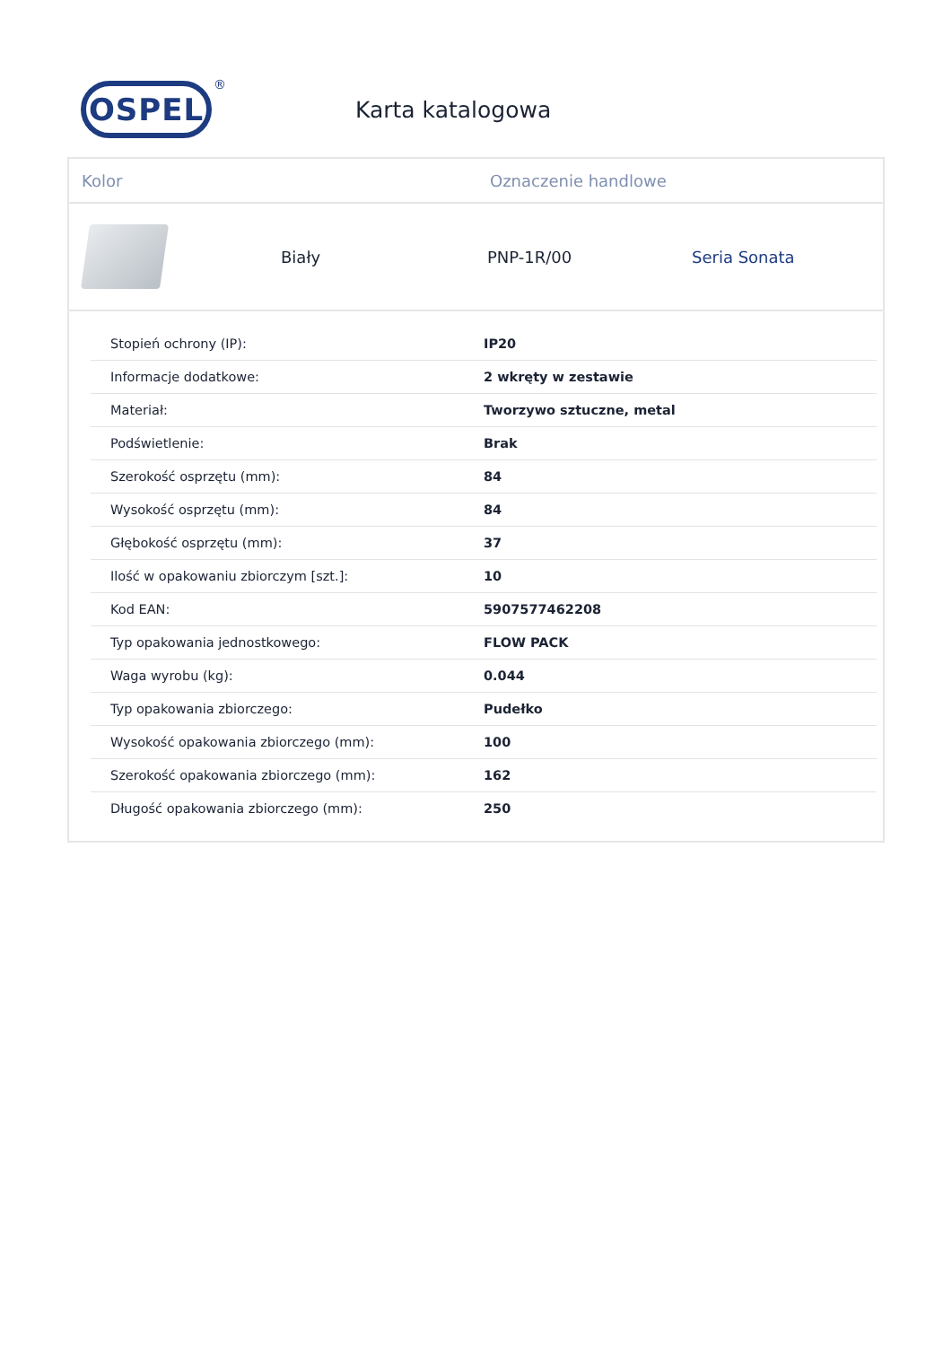OSPEL ®
Karta katalogowa
Kolor Oznaczenie handlowe
Biały PNP-1R/00 Seria Sonata
| Stopień ochrony (IP): | IP20 |
| Informacje dodatkowe: | 2 wkręty w zestawie |
| Materiał: | Tworzywo sztuczne, metal |
| Podświetlenie: | Brak |
| Szerokość osprzętu (mm): | 84 |
| Wysokość osprzętu (mm): | 84 |
| Głębokość osprzętu (mm): | 37 |
| Ilość w opakowaniu zbiorczym [szt.]: | 10 |
| Kod EAN: | 5907577462208 |
| Typ opakowania jednostkowego: | FLOW PACK |
| Waga wyrobu (kg): | 0.044 |
| Typ opakowania zbiorczego: | Pudełko |
| Wysokość opakowania zbiorczego (mm): | 100 |
| Szerokość opakowania zbiorczego (mm): | 162 |
| Długość opakowania zbiorczego (mm): | 250 |